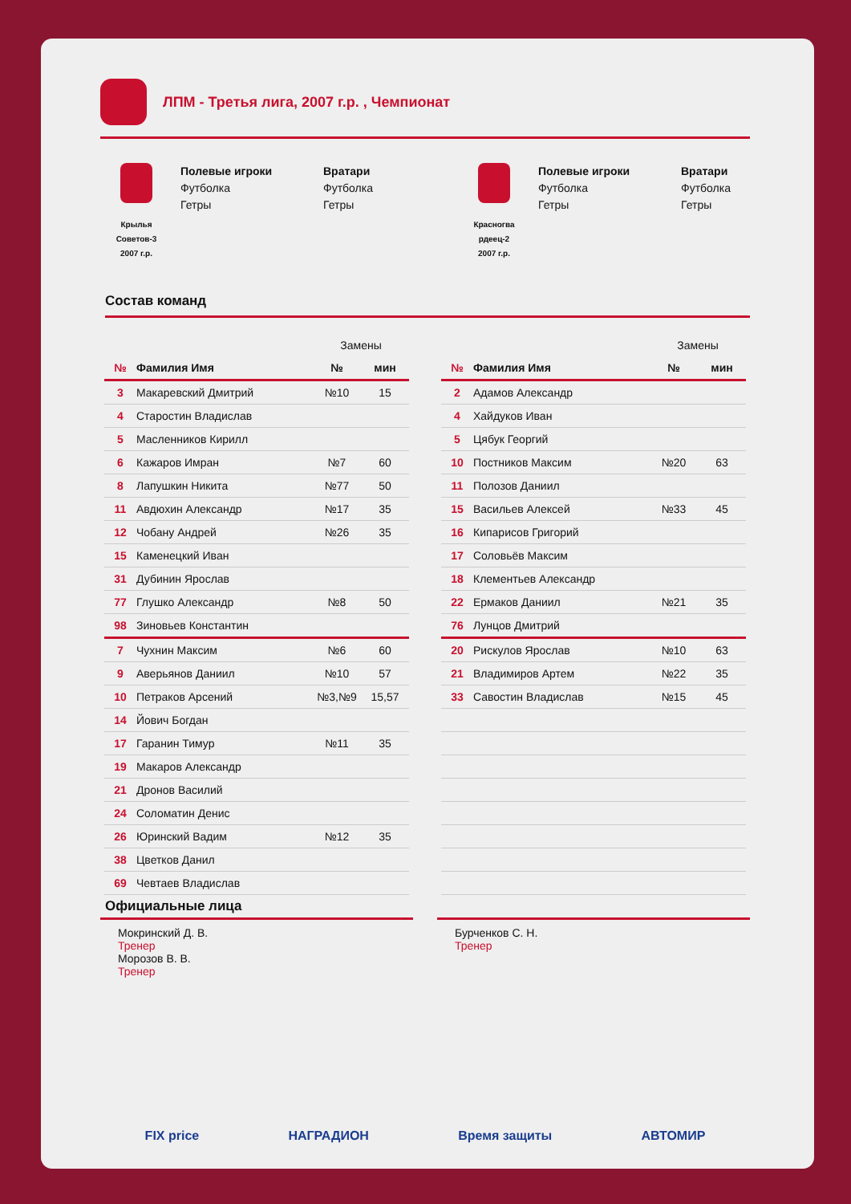ЛПМ - Третья лига, 2007 г.р. , Чемпионат
Крылья
Советов-3
2007 г.р.
Полевые игроки
Футболка
Гетры
Вратари
Футболка
Гетры
Красногва
рдеец-2
2007 г.р.
Полевые игроки
Футболка
Гетры
Вратари
Футболка
Гетры
Состав команд
| | | Замены | |
| № | Фамилия Имя | № | мин |
| 3 | Макаревский Дмитрий | №10 | 15 |
| 4 | Старостин Владислав | | |
| 5 | Масленников Кирилл | | |
| 6 | Кажаров Имран | №7 | 60 |
| 8 | Лапушкин Никита | №77 | 50 |
| 11 | Авдюхин Александр | №17 | 35 |
| 12 | Чобану Андрей | №26 | 35 |
| 15 | Каменецкий Иван | | |
| 31 | Дубинин Ярослав | | |
| 77 | Глушко Александр | №8 | 50 |
| 98 | Зиновьев Константин | | |
| 7 | Чухнин Максим | №6 | 60 |
| 9 | Аверьянов Даниил | №10 | 57 |
| 10 | Петраков Арсений | №3,№9 | 15,57 |
| 14 | Йович Богдан | | |
| 17 | Гаранин Тимур | №11 | 35 |
| 19 | Макаров Александр | | |
| 21 | Дронов Василий | | |
| 24 | Соломатин Денис | | |
| 26 | Юринский Вадим | №12 | 35 |
| 38 | Цветков Данил | | |
| 69 | Чевтаев Владислав | | |
| | | Замены | |
| № | Фамилия Имя | № | мин |
| 2 | Адамов Александр | | |
| 4 | Хайдуков Иван | | |
| 5 | Цябук Георгий | | |
| 10 | Постников Максим | №20 | 63 |
| 11 | Полозов Даниил | | |
| 15 | Васильев Алексей | №33 | 45 |
| 16 | Кипарисов Григорий | | |
| 17 | Соловьёв Максим | | |
| 18 | Клементьев Александр | | |
| 22 | Ермаков Даниил | №21 | 35 |
| 76 | Лунцов Дмитрий | | |
| 20 | Рискулов Ярослав | №10 | 63 |
| 21 | Владимиров Артем | №22 | 35 |
| 33 | Савостин Владислав | №15 | 45 |
Официальные лица
Мокринский Д. В.
Тренер
Морозов В. В.
Тренер
Бурченков С. Н.
Тренер
FIX price НАГРАДИОН Время защиты АВТОМИР